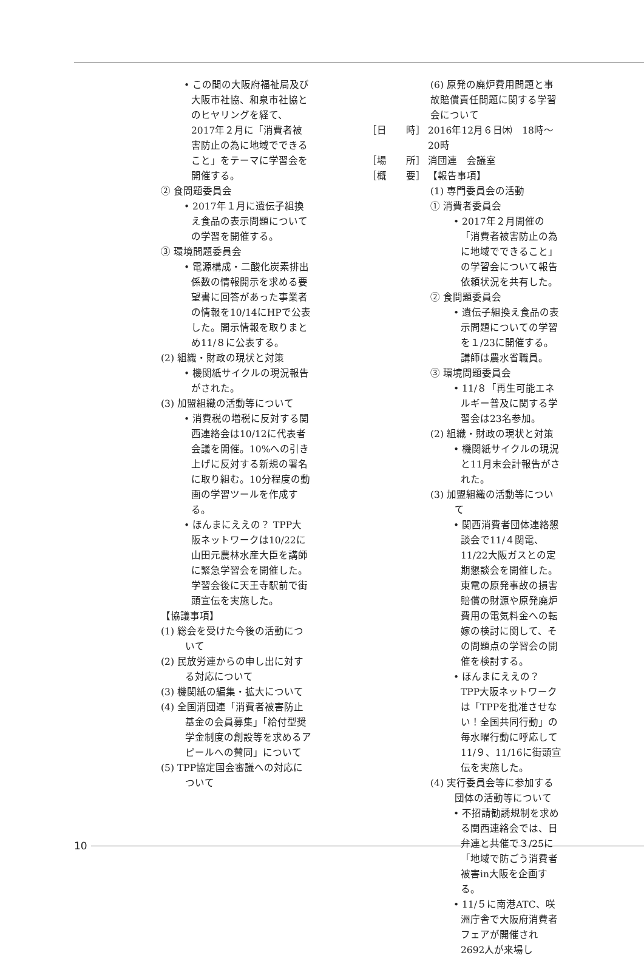• この間の大阪府福祉局及び大阪市社協、和泉市社協とのヒヤリングを経て、2017年２月に「消費者被害防止の為に地域でできること」をテーマに学習会を開催する。
② 食問題委員会
• 2017年１月に遺伝子組換え食品の表示問題についての学習を開催する。
③ 環境問題委員会
• 電源構成・二酸化炭素排出係数の情報開示を求める要望書に回答があった事業者の情報を10/14にHPで公表した。開示情報を取りまとめ11/８に公表する。
(2) 組織・財政の現状と対策
• 機関紙サイクルの現況報告がされた。
(3) 加盟組織の活動等について
• 消費税の増税に反対する関西連絡会は10/12に代表者会議を開催。10%への引き上げに反対する新規の署名に取り組む。10分程度の動画の学習ツールを作成する。
• ほんまにええの？ TPP大阪ネットワークは10/22に山田元農林水産大臣を講師に緊急学習会を開催した。学習会後に天王寺駅前で街頭宣伝を実施した。
【協議事項】
(1) 総会を受けた今後の活動について
(2) 民放労連からの申し出に対する対応について
(3) 機関紙の編集・拡大について
(4) 全国消団連「消費者被害防止基金の会員募集」「給付型奨学金制度の創設等を求めるアピールへの賛同」について
(5) TPP協定国会審議への対応について
(6) 原発の廃炉費用問題と事故賠償責任問題に関する学習会について
［日　　時］ 2016年12月６日㈭　18時～20時
［場　　所］ 消団連　会議室
［概　　要］ 【報告事項】
(1) 専門委員会の活動
① 消費者委員会
• 2017年２月開催の「消費者被害防止の為に地域でできること」の学習会について報告依頼状況を共有した。
② 食問題委員会
• 遺伝子組換え食品の表示問題についての学習を１/23に開催する。講師は農水省職員。
③ 環境問題委員会
• 11/８「再生可能エネルギー普及に関する学習会は23名参加。
(2) 組織・財政の現状と対策
• 機関紙サイクルの現況と11月末会計報告がされた。
(3) 加盟組織の活動等について
• 関西消費者団体連絡懇談会で11/４関電、11/22大阪ガスとの定期懇談会を開催した。東電の原発事故の損害賠償の財源や原発廃炉費用の電気料金への転嫁の検討に関して、その問題点の学習会の開催を検討する。
• ほんまにええの？ TPP大阪ネットワークは「TPPを批准させない！全国共同行動」の毎水曜行動に呼応して11/９、11/16に街頭宣伝を実施した。
(4) 実行委員会等に参加する団体の活動等について
• 不招請勧誘規制を求める関西連絡会では、日弁連と共催で３/25に「地域で防ごう消費者被害in大阪を企画する。
• 11/５に南港ATC、咲洲庁舎で大阪府消費者フェアが開催され2692人が来場し
10